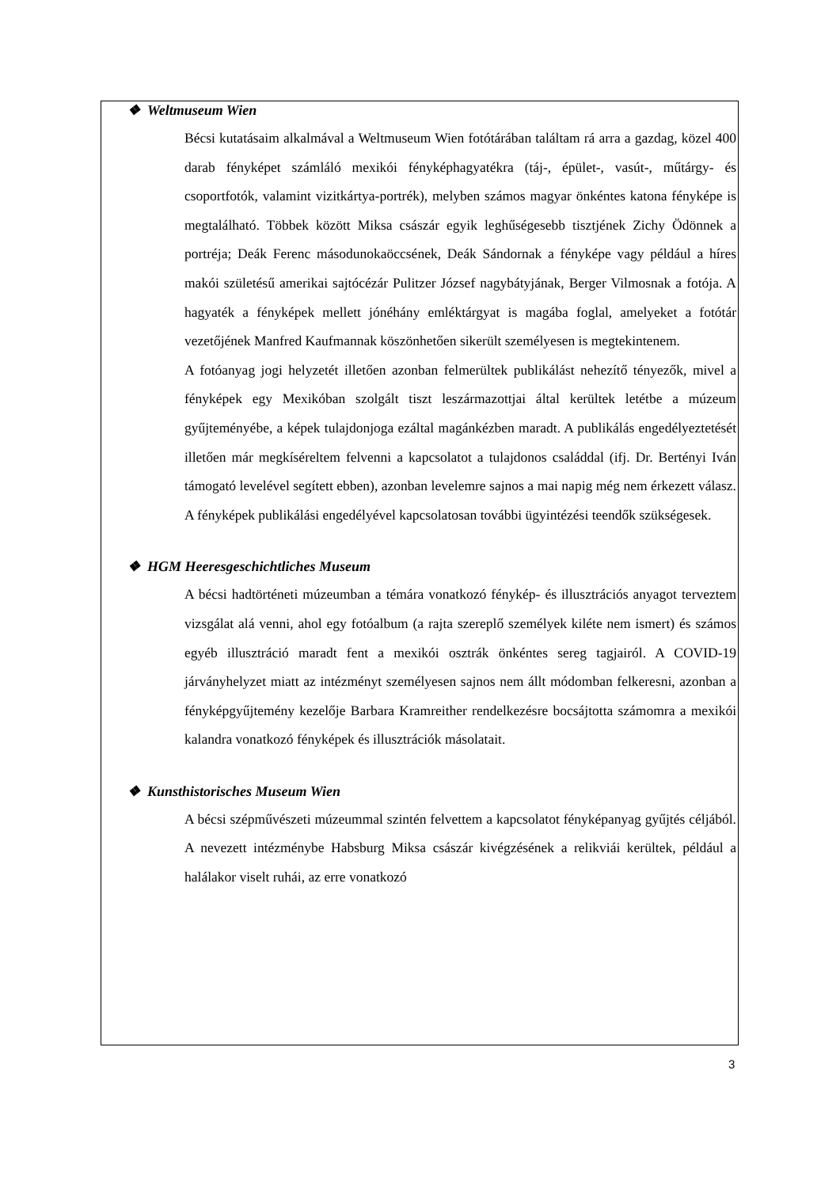❖ Weltmuseum Wien
Bécsi kutatásaim alkalmával a Weltmuseum Wien fotótárában találtam rá arra a gazdag, közel 400 darab fényképet számláló mexikói fényképhagyatékra (táj-, épület-, vasút-, műtárgy- és csoportfotók, valamint vizitkártya-portrék), melyben számos magyar önkéntes katona fényképe is megtalálható. Többek között Miksa császár egyik leghűségesebb tisztjének Zichy Ödönnek a portréja; Deák Ferenc másodunokaöccsének, Deák Sándornak a fényképe vagy például a híres makói születésű amerikai sajtócézár Pulitzer József nagybátyjának, Berger Vilmosnak a fotója. A hagyaték a fényképek mellett jónéhány emléktárgyat is magába foglal, amelyeket a fotótár vezetőjének Manfred Kaufmannak köszönhetően sikerült személyesen is megtekintenem.
A fotóanyag jogi helyzetét illetően azonban felmerültek publikálást nehezítő tényezők, mivel a fényképek egy Mexikóban szolgált tiszt leszármazottjai által kerültek letétbe a múzeum gyűjteményébe, a képek tulajdonjoga ezáltal magánkézben maradt. A publikálás engedélyeztetését illetően már megkíséreltem felvenni a kapcsolatot a tulajdonos családdal (ifj. Dr. Bertényi Iván támogató levelével segített ebben), azonban levelemre sajnos a mai napig még nem érkezett válasz. A fényképek publikálási engedélyével kapcsolatosan további ügyintézési teendők szükségesek.
❖ HGM Heeresgeschichtliches Museum
A bécsi hadtörténeti múzeumban a témára vonatkozó fénykép- és illusztrációs anyagot terveztem vizsgálat alá venni, ahol egy fotóalbum (a rajta szereplő személyek kiléte nem ismert) és számos egyéb illusztráció maradt fent a mexikói osztrák önkéntes sereg tagjairól. A COVID-19 járványhelyzet miatt az intézményt személyesen sajnos nem állt módomban felkeresni, azonban a fényképgyűjtemény kezelője Barbara Kramreither rendelkezésre bocsájtotta számomra a mexikói kalandra vonatkozó fényképek és illusztrációk másolatait.
❖ Kunsthistorisches Museum Wien
A bécsi szépművészeti múzeummal szintén felvettem a kapcsolatot fényképanyag gyűjtés céljából. A nevezett intézménybe Habsburg Miksa császár kivégzésének a relikviái kerültek, például a halálakor viselt ruhái, az erre vonatkozó
3